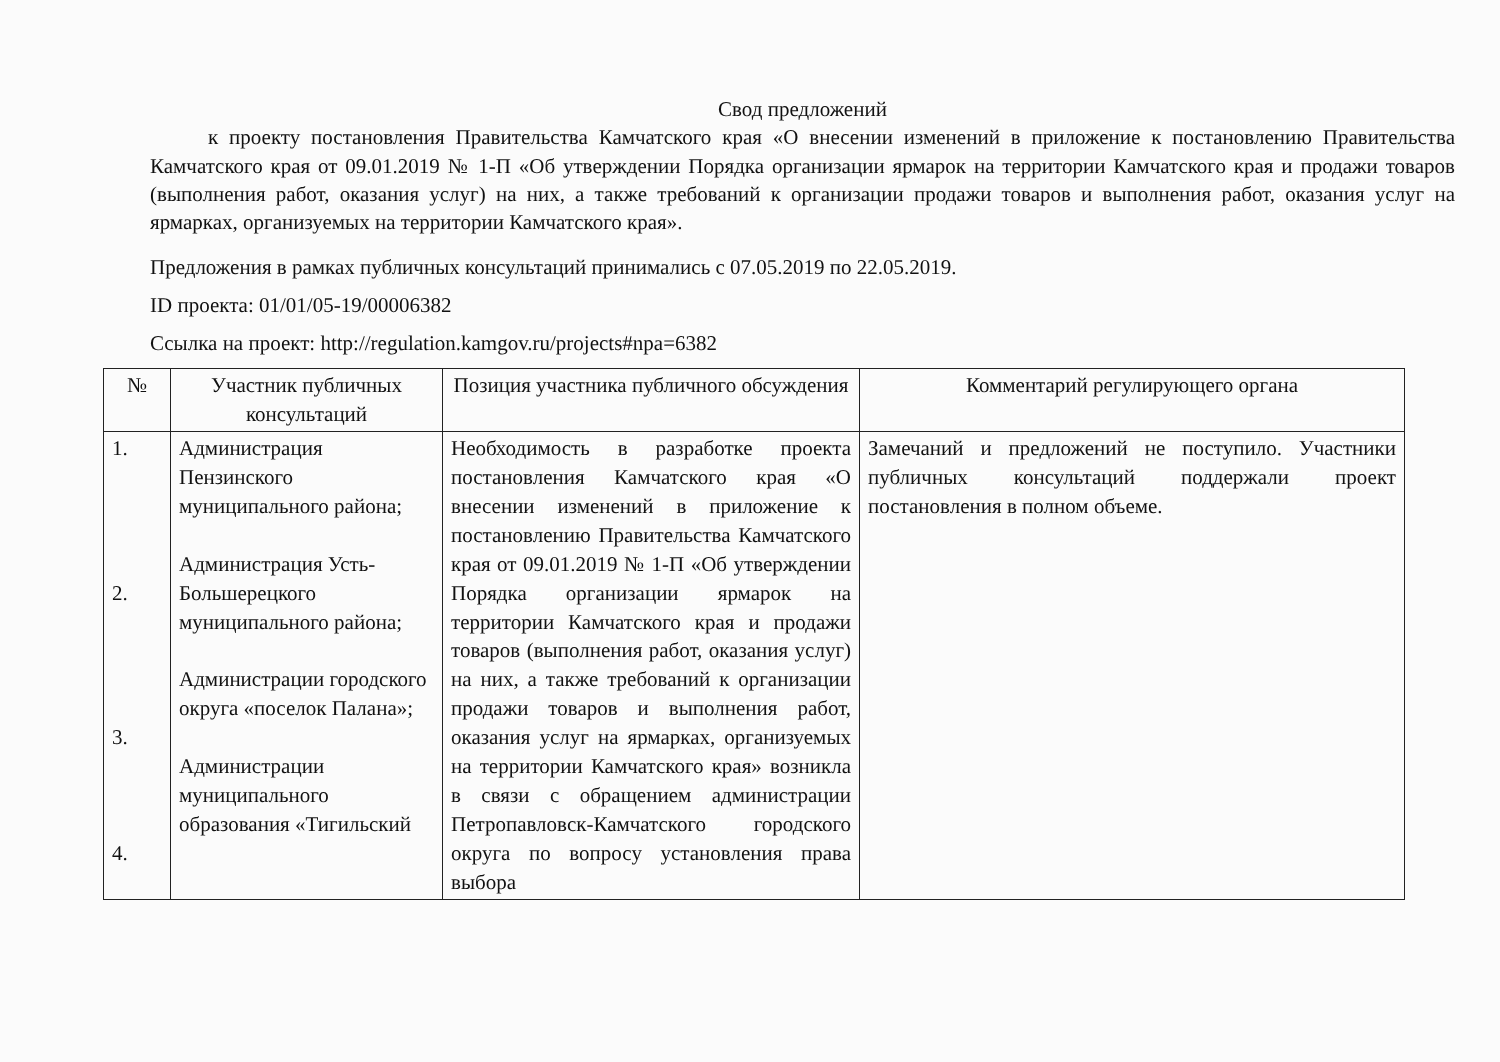Свод предложений
к проекту постановления Правительства Камчатского края «О внесении изменений в приложение к постановлению Правительства Камчатского края от 09.01.2019 № 1-П «Об утверждении Порядка организации ярмарок на территории Камчатского края и продажи товаров (выполнения работ, оказания услуг) на них, а также требований к организации продажи товаров и выполнения работ, оказания услуг на ярмарках, организуемых на территории Камчатского края».
Предложения в рамках публичных консультаций принимались с 07.05.2019 по 22.05.2019.
ID проекта: 01/01/05-19/00006382
Ссылка на проект: http://regulation.kamgov.ru/projects#npa=6382
| № | Участник публичных консультаций | Позиция участника публичного обсуждения | Комментарий регулирующего органа |
| --- | --- | --- | --- |
| 1. 2. 3. 4. | Администрация Пензинского муниципального района; Администрация Усть-Большерецкого муниципального района; Администрации городского округа «поселок Палана»; Администрации муниципального образования «Тигильский | Необходимость в разработке проекта постановления Камчатского края «О внесении изменений в приложение к постановлению Правительства Камчатского края от 09.01.2019 № 1-П «Об утверждении Порядка организации ярмарок на территории Камчатского края и продажи товаров (выполнения работ, оказания услуг) на них, а также требований к организации продажи товаров и выполнения работ, оказания услуг на ярмарках, организуемых на территории Камчатского края» возникла в связи с обращением администрации Петропавловск-Камчатского городского округа по вопросу установления права выбора | Замечаний и предложений не поступило. Участники публичных консультаций поддержали проект постановления в полном объеме. |